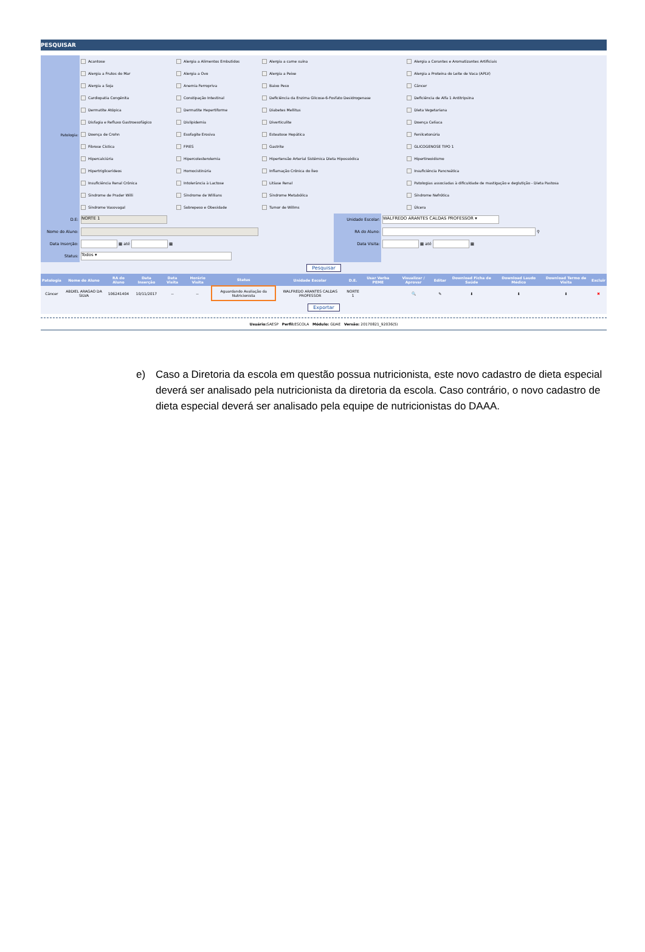PESQUISAR
| Patologia: | Acantose | Alergia a Alimentos Embutidos | Alergia a carne suína | Alergia a Corantes e Aromatizantes Artificiais |
| | Alergia a Frutos do Mar | Alergia a Ovo | Alergia a Peixe | Alergia a Proteina do Leite de Vaca (APLV) |
| | Alergia a Soja | Anemia Ferropriva | Baixo Peso | Câncer |
| | Cardiopatia Congênita | Constipação Intestinal | Deficiência da Enzima Glicose-6-Fosfato Desidrogenase | Deficiência de Alfa 1 Antitripsina |
| | Dermatite Atópica | Dermatite Hepertiforme | Diabetes Mellitus | Dieta Vegetariana |
| | Disfagia e Refluxo Gastroesofágico | Dislipidemia | Diverticulite | Doença Celíaca |
| | Doença de Crohn | Esofagite Erosiva | Esteatose Hepática | Fenilcetonúria |
| | Fibrose Cística | FPIES | Gastrite | GLICOGENOSE TIPO 1 |
| | Hipercalciúria | Hipercolesterolemia | Hipertensão Arterial Sistêmica Dieta Hipossódica | Hipertireoidismo |
| | Hipertriglicerídeos | Homocistinúria | Inflamação Crônica do Íleo | Insuficiência Pancreática |
| | Insuficiência Renal Crônica | Intolerância à Lactose | Litíase Renal | Patologias associadas à dificuldade de mastigação e deglutição - Dieta Pastosa |
| | Sindrome de Prader Willi | Síndrome de Willians | Síndrome Metabólica | Síndrome Nefrótica |
| | Síndrome Vasovagal | Sobrepeso e Obesidade | Tumor de Willms | Úlcera |
| D.E: | NORTE 1 | Unidade Escolar: | WALFREDO ARANTES CALDAS PROFESSOR ▾ |
| Nome do Aluno: | | RA do Aluno: | ⚲ |
| Data Inserção: | ▦ até ▦ | Data Visita: | ▦ até ▦ |
| Status: | Todos ▾ | | |
| Pesquisar | | | |
| Patologia | Nome do Aluno | RA do Aluno | Data Inserção | Data Visita | Horário Visita | Status | Unidade Escolar | D.E. | Usar Verba PEME | Visualizar / Aprovar | Editar | Download Ficha de Saúde | Download Laudo Médico | Download Termo de Visita | Excluir |
| --- | --- | --- | --- | --- | --- | --- | --- | --- | --- | --- | --- | --- | --- | --- | --- |
| Câncer | ABDIEL ARAGAO DA SILVA | 106241404 | 10/11/2017 | -- | -- | Aguardando Avaliação da Nutricionista | WALFREDO ARANTES CALDAS PROFESSOR | NORTE 1 | | 🔍 | ✎ | ⬇ | ⬇ | ⬇ | ✖ |
| Exportar | | | | | | | | | | | | | | | |
Usuário: SAESP Perfil: ESCOLA Módulo: GDAE Versão: 20170821_92036(5)
e) Caso a Diretoria da escola em questão possua nutricionista, este novo cadastro de dieta especial deverá ser analisado pela nutricionista da diretoria da escola. Caso contrário, o novo cadastro de dieta especial deverá ser analisado pela equipe de nutricionistas do DAAA.